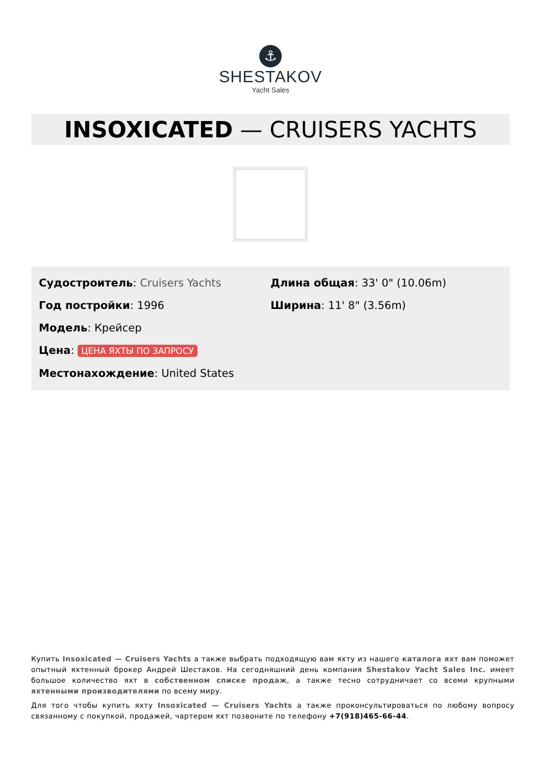⚓
SHESTAKOV
Yacht Sales
INSOXICATED — CRUISERS YACHTS
Судостроитель: Cruisers Yachts
Год постройки: 1996
Модель: Крейсер
Цена: ЦЕНА ЯХТЫ ПО ЗАПРОСУ
Местонахождение: United States
Длина общая: 33' 0" (10.06m)
Ширина: 11' 8" (3.56m)
Купить Insoxicated — Cruisers Yachts а также выбрать подходящую вам яхту из нашего каталога яхт вам поможет опытный яхтенный брокер Андрей Шестаков. На сегодняшний день компания Shestakov Yacht Sales Inc. имеет большое количество яхт в собственном списке продаж, а также тесно сотрудничает со всеми крупными яхтенными производителями по всему миру.
Для того чтобы купить яхту Insoxicated — Cruisers Yachts а также проконсультироваться по любому вопросу связанному с покупкой, продажей, чартером яхт позвоните по телефону +7(918)465-66-44.